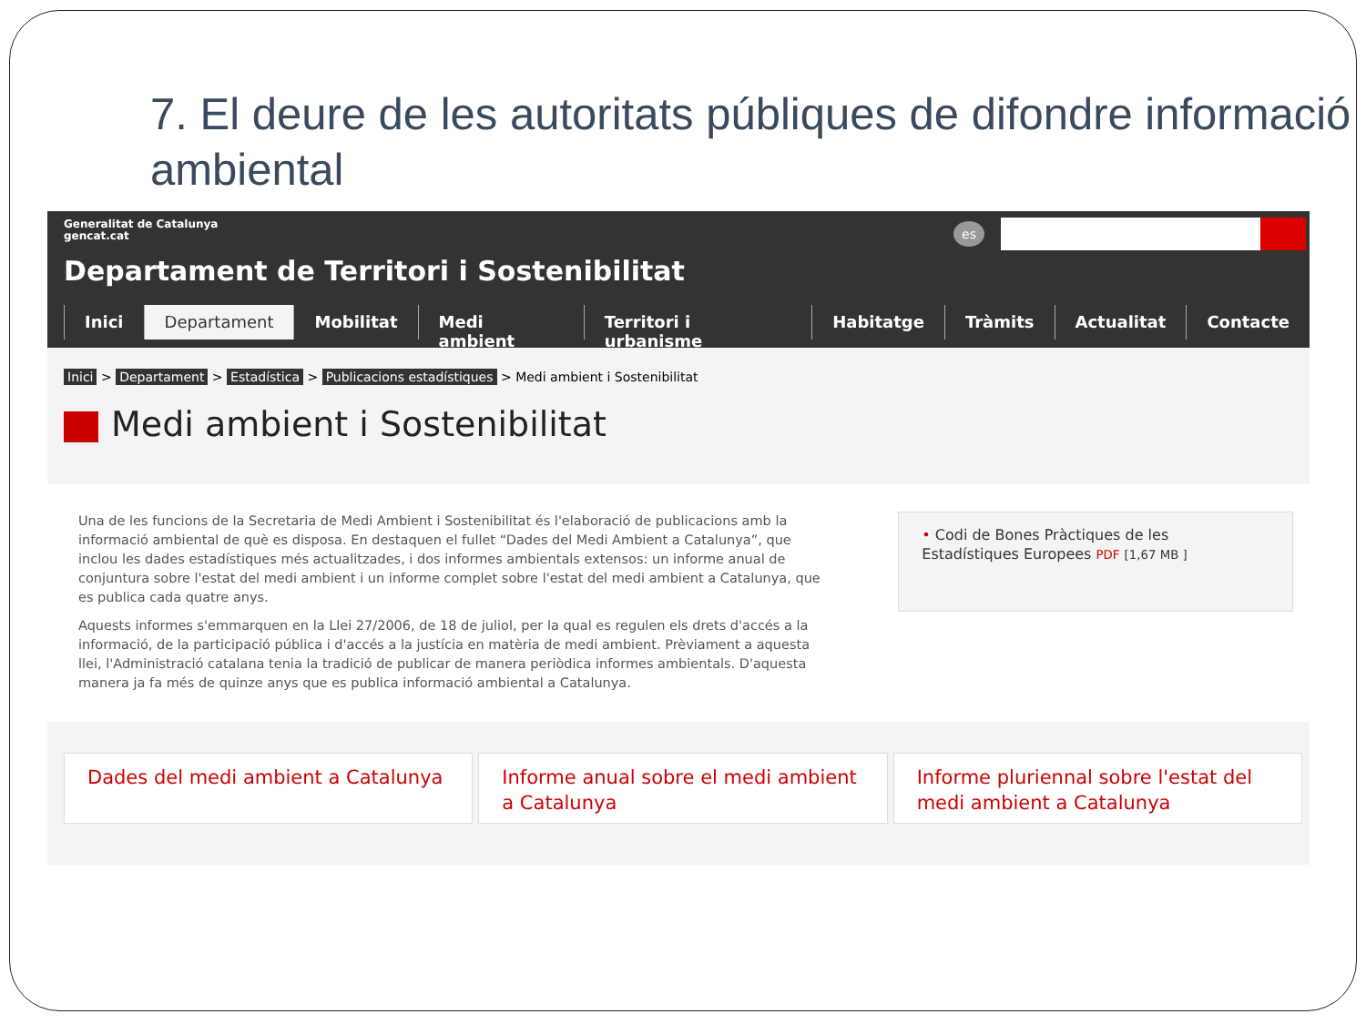7. El deure de les autoritats públiques de difondre informació ambiental
Generalitat de Catalunya
gencat.cat
es
Departament de Territori i Sostenibilitat
Inici Departament Mobilitat Medi ambient Territori i urbanisme Habitatge Tràmits Actualitat Contacte
Inici > Departament > Estadística > Publicacions estadístiques > Medi ambient i Sostenibilitat
Medi ambient i Sostenibilitat
Una de les funcions de la Secretaria de Medi Ambient i Sostenibilitat és l'elaboració de publicacions amb la informació ambiental de què es disposa. En destaquen el fullet “Dades del Medi Ambient a Catalunya”, que inclou les dades estadístiques més actualitzades, i dos informes ambientals extensos: un informe anual de conjuntura sobre l'estat del medi ambient i un informe complet sobre l'estat del medi ambient a Catalunya, que es publica cada quatre anys.
Aquests informes s'emmarquen en la Llei 27/2006, de 18 de juliol, per la qual es regulen els drets d'accés a la informació, de la participació pública i d'accés a la justícia en matèria de medi ambient. Prèviament a aquesta llei, l'Administració catalana tenia la tradició de publicar de manera periòdica informes ambientals. D'aquesta manera ja fa més de quinze anys que es publica informació ambiental a Catalunya.
• Codi de Bones Pràctiques de les Estadístiques Europees PDF [1,67 MB ]
Dades del medi ambient a Catalunya
Informe anual sobre el medi ambient a Catalunya
Informe pluriennal sobre l'estat del medi ambient a Catalunya